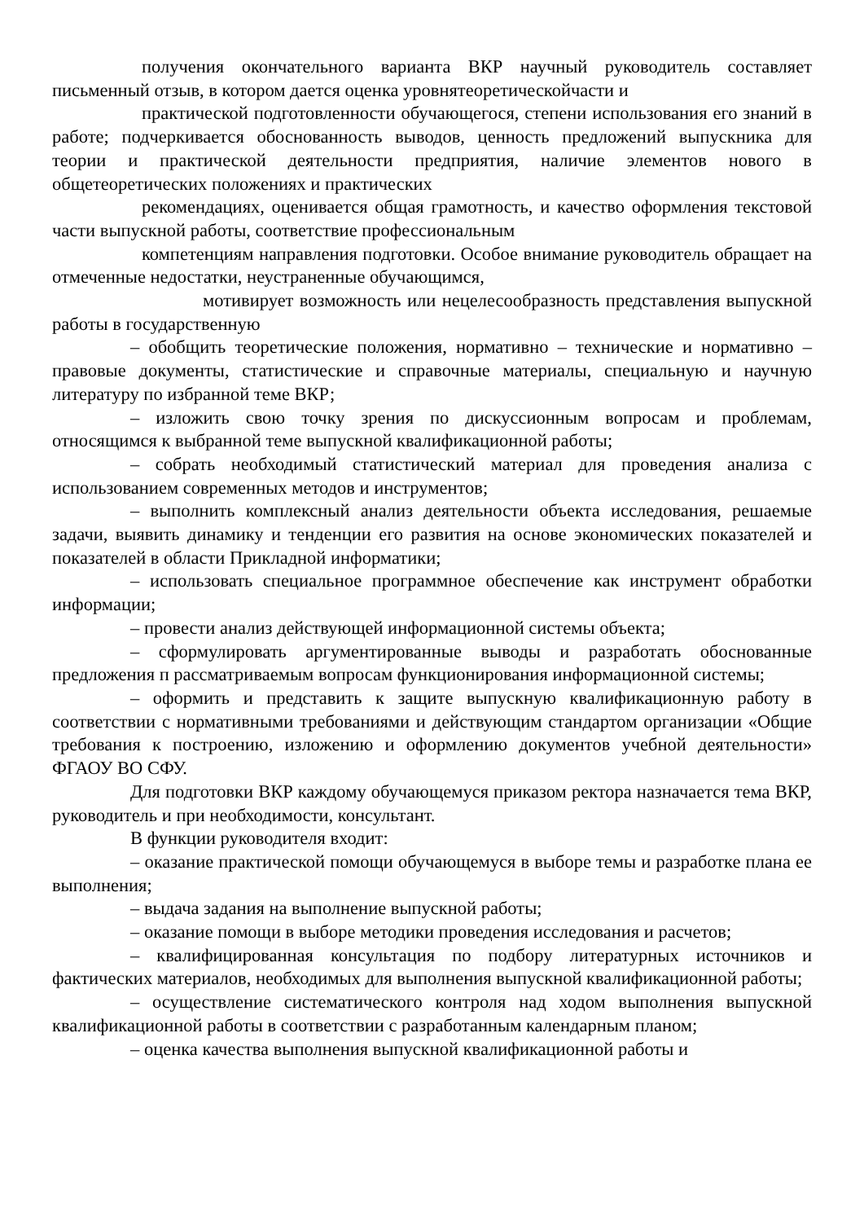получения окончательного варианта ВКР научный руководитель составляет письменный отзыв, в котором дается оценка уровнятеоретическойчасти и
практической подготовленности обучающегося, степени использования его знаний в работе; подчеркивается обоснованность выводов, ценность предложений выпускника для теории и практической деятельности предприятия, наличие элементов нового в общетеоретических положениях и практических
рекомендациях, оценивается общая грамотность, и качество оформления текстовой части выпускной работы, соответствие профессиональным
компетенциям направления подготовки. Особое внимание руководитель обращает на отмеченные недостатки, неустраненные обучающимся,
мотивирует возможность или нецелесообразность представления выпускной работы в государственную
– обобщить теоретические положения, нормативно – технические и нормативно – правовые документы, статистические и справочные материалы, специальную и научную литературу по избранной теме ВКР;
– изложить свою точку зрения по дискуссионным вопросам и проблемам, относящимся к выбранной теме выпускной квалификационной работы;
– собрать необходимый статистический материал для проведения анализа с использованием современных методов и инструментов;
– выполнить комплексный анализ деятельности объекта исследования, решаемые задачи, выявить динамику и тенденции его развития на основе экономических показателей и показателей в области Прикладной информатики;
– использовать специальное программное обеспечение как инструмент обработки информации;
– провести анализ действующей информационной системы объекта;
– сформулировать аргументированные выводы и разработать обоснованные предложения п рассматриваемым вопросам функционирования информационной системы;
– оформить и представить к защите выпускную квалификационную работу в соответствии с нормативными требованиями и действующим стандартом организации «Общие требования к построению, изложению и оформлению документов учебной деятельности» ФГАОУ ВО СФУ.
Для подготовки ВКР каждому обучающемуся приказом ректора назначается тема ВКР, руководитель и при необходимости, консультант.
В функции руководителя входит:
– оказание практической помощи обучающемуся в выборе темы и разработке плана ее выполнения;
– выдача задания на выполнение выпускной работы;
– оказание помощи в выборе методики проведения исследования и расчетов;
– квалифицированная консультация по подбору литературных источников и фактических материалов, необходимых для выполнения выпускной квалификационной работы;
– осуществление систематического контроля над ходом выполнения выпускной квалификационной работы в соответствии с разработанным календарным планом;
– оценка качества выполнения выпускной квалификационной работы и